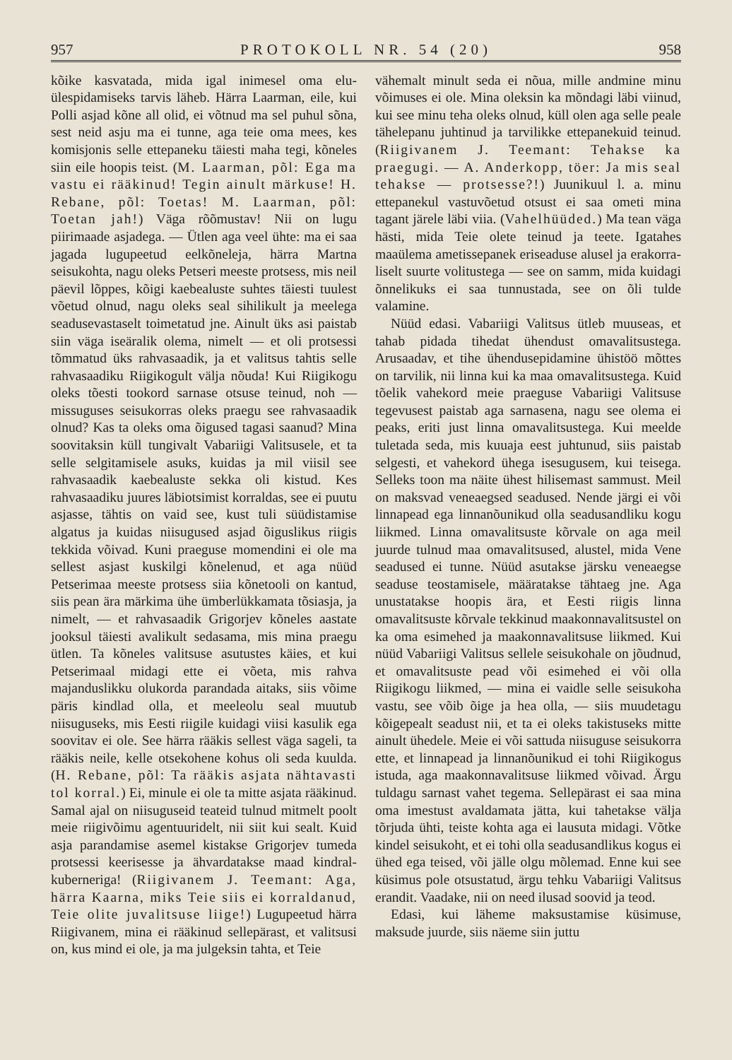957 PROTOKOLL NR. 54 (20) 958
kõike kasvatada, mida igal inimesel oma elu­ülespidamiseks tarvis läheb. Härra Laarman, eile, kui Polli asjad kõne all olid, ei võtnud ma sel puhul sõna, sest neid asju ma ei tunne, aga teie oma mees, kes komisjonis selle ette­paneku täiesti maha tegi, kõneles siin eile hoo­pis teist. (M. Laarman, põl: Ega ma vastu ei rääkinud! Tegin ainult märkuse! H. Rebane, põl: Toetas! M. Laarman, põl: Toetan jah!) Väga rõõmustav! Nii on lugu piirimaade asjadega. — Ütlen aga veel ühte: ma ei saa jagada lugupeetud eelkõneleja, härra Martna seisukohta, nagu oleks Petseri meeste protsess, mis neil päevil lõppes, kõigi kaebealuste suhtes täiesti tuulest võetud olnud, nagu oleks seal sihilikult ja meelega seaduse­vastaselt toimetatud jne. Ainult üks asi pais­tab siin väga iseäralik olema, nimelt — et oli protsessi tõmmatud üks rahvasaadik, ja et valitsus tahtis selle rahvasaadiku Riigikogult välja nõuda! Kui Riigikogu oleks tõesti too­kord sarnase otsuse teinud, noh — missuguses seisukorras oleks praegu see rahvasaadik olnud? Kas ta oleks oma õigused tagasi saanud? Mina soovitaksin küll tungivalt Vabariigi Valitsusele, et ta selle selgitamisele asuks, kuidas ja mil viisil see rahvasaadik kaebealuste sekka oli kistud. Kes rahvasaadiku juures läbiotsimist korraldas, see ei puutu asjasse, tähtis on vaid see, kust tuli süüdistamise algatus ja kuidas niisugused asjad õiguslikus riigis tekkida või­vad. Kuni praeguse momendini ei ole ma sellest asjast kuskilgi kõnelenud, et aga nüüd Petserimaa meeste protsess siia kõnetooli on kantud, siis pean ära märkima ühe ümber­lükkamata tõsiasja, ja nimelt, — et rahva­saadik Grigorjev kõneles aastate jooksul täiesti avalikult sedasama, mis mina praegu ütlen. Ta kõneles valitsuse asutustes käies, et kui Petserimaal midagi ette ei võeta, mis rahva majanduslikku olukorda parandada aitaks, siis võime päris kindlad olla, et meeleolu seal muutub niisuguseks, mis Eesti riigile kui­dagi viisi kasulik ega soovitav ei ole. See härra rääkis sellest väga sageli, ta rääkis neile, kelle otsekohene kohus oli seda kuulda. (H. Rebane, põl: Ta rääkis asjata nähtavasti tol korral.) Ei, minule ei ole ta mitte asjata rääkinud. Samal ajal on niisuguseid teateid tulnud mitmelt poolt meie riigivõimu agen­tuuridelt, nii siit kui sealt. Kuid asja paran­damise asemel kistakse Grigorjev tumeda protsessi keerisesse ja ähvardatakse maad kindral-kuberneriga! (Riigivanem J. Tee­mant: Aga, härra Kaarna, miks Teie siis ei korraldanud, Teie olite juvalit­suse liige!) Lugupeetud härra Riigivanem, mina ei rääkinud sellepärast, et valitsusi on, kus mind ei ole, ja ma julgeksin tahta, et Teie
vähemalt minult seda ei nõua, mille andmine minu võimuses ei ole. Mina oleksin ka mõn­dagi läbi viinud, kui see minu teha oleks olnud, küll olen aga selle peale tähelepanu juhtinud ja tarvilikke ettepanekuid teinud. (Riigivanem J. Teemant: Tehakse ka praegugi. — A. Anderkopp, töer: Ja mis seal tehakse — protsesse?!) Juunikuul l. a. minu ettepanekul vastuvõetud otsust ei saa ometi mina tagant järele läbi viia. (Vahel­hüüded.) Ma tean väga hästi, mida Teie olete teinud ja teete. Igatahes maaülema ametissepanek eriseaduse alusel ja erakorra­liselt suurte volitustega — see on samm, mida kuidagi õnnelikuks ei saa tunnustada, see on õli tulde valamine.
Nüüd edasi. Vabariigi Valitsus ütleb muuseas, et tahab pidada tihedat ühendust omavalitsustega. Arusaadav, et tihe ühenduse­pidamine ühistöö mõttes on tarvilik, nii linna kui ka maa omavalitsustega. Kuid tõelik vahekord meie praeguse Vabariigi Valitsuse tegevusest paistab aga sarnasena, nagu see olema ei peaks, eriti just linna omavalitsustega. Kui meelde tuletada seda, mis kuuaja eest juhtunud, siis paistab selgesti, et vahekord ühega isesugusem, kui teisega. Selleks toon ma näite ühest hilisemast sammust. Meil on maksvad veneaegsed seadused. Nende järgi ei või linnapead ega linnanõunikud olla seadusandliku kogu liikmed. Linna oma­valitsuste kõrvale on aga meil juurde tulnud maa omavalitsused, alustel, mida Vene seadused ei tunne. Nüüd asutakse järsku veneaegse seaduse teostamisele, määratakse tähtaeg jne. Aga unustatakse hoopis ära, et Eesti riigis linna omavalitsuste kõrvale tekkinud maa­konnavalitsustel on ka oma esimehed ja maa­konnavalitsuse liikmed. Kui nüüd Vabariigi Valitsus sellele seisukohale on jõudnud, et omavalitsuste pead või esimehed ei või olla Riigikogu liikmed, — mina ei vaidle selle seisukoha vastu, see võib õige ja hea olla, — siis muudetagu kõigepealt seadust nii, et ta ei oleks takistuseks mitte ainult ühedele. Meie ei või sattuda niisuguse seisukorra ette, et linnapead ja linnanõunikud ei tohi Riigikogus istuda, aga maakonnavalitsuse liikmed või­vad. Ärgu tuldagu sarnast vahet tegema. Sellepärast ei saa mina oma imestust aval­damata jätta, kui tahetakse välja tõrjuda ühti, teiste kohta aga ei lausuta midagi. Võtke kindel seisukoht, et ei tohi olla seadusandlikus kogus ei ühed ega teised, või jälle olgu mõle­mad. Enne kui see küsimus pole otsustatud, ärgu tehku Vabariigi Valitsus erandit. Vaa­dake, nii on need ilusad soovid ja teod.
Edasi, kui läheme maksustamise küsi­muse, maksude juurde, siis näeme siin juttu